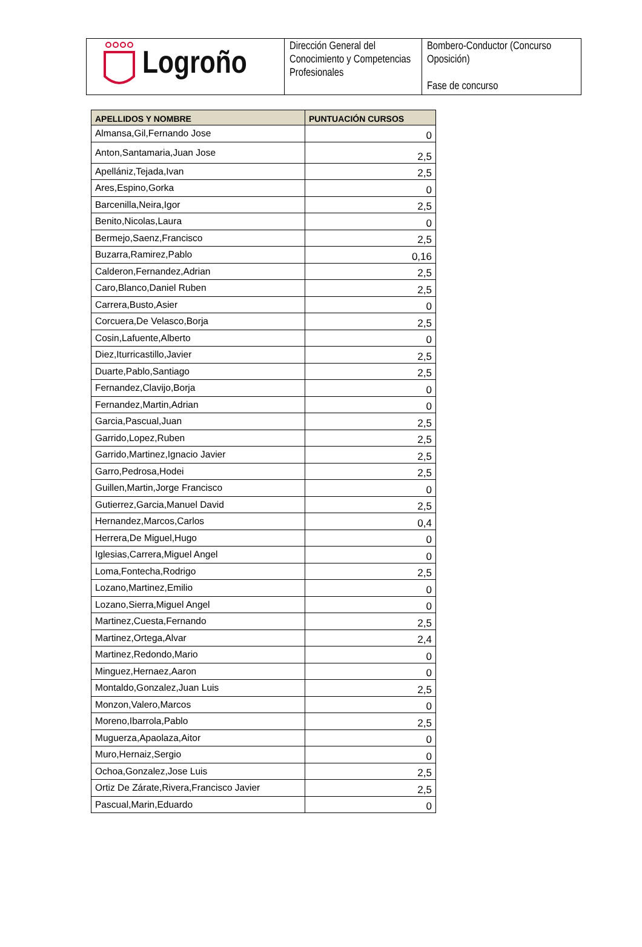| Logroño | Dirección General del Conocimiento y Competencias Profesionales | Bombero-Conductor (Concurso Oposición) Fase de concurso |
| APELLIDOS Y NOMBRE | PUNTUACIÓN CURSOS |
| --- | --- |
| Almansa,Gil,Fernando Jose | 0 |
| Anton,Santamaria,Juan Jose | 2,5 |
| Apellániz,Tejada,Ivan | 2,5 |
| Ares,Espino,Gorka | 0 |
| Barcenilla,Neira,Igor | 2,5 |
| Benito,Nicolas,Laura | 0 |
| Bermejo,Saenz,Francisco | 2,5 |
| Buzarra,Ramirez,Pablo | 0,16 |
| Calderon,Fernandez,Adrian | 2,5 |
| Caro,Blanco,Daniel Ruben | 2,5 |
| Carrera,Busto,Asier | 0 |
| Corcuera,De Velasco,Borja | 2,5 |
| Cosin,Lafuente,Alberto | 0 |
| Diez,Iturricastillo,Javier | 2,5 |
| Duarte,Pablo,Santiago | 2,5 |
| Fernandez,Clavijo,Borja | 0 |
| Fernandez,Martin,Adrian | 0 |
| Garcia,Pascual,Juan | 2,5 |
| Garrido,Lopez,Ruben | 2,5 |
| Garrido,Martinez,Ignacio Javier | 2,5 |
| Garro,Pedrosa,Hodei | 2,5 |
| Guillen,Martin,Jorge Francisco | 0 |
| Gutierrez,Garcia,Manuel David | 2,5 |
| Hernandez,Marcos,Carlos | 0,4 |
| Herrera,De Miguel,Hugo | 0 |
| Iglesias,Carrera,Miguel Angel | 0 |
| Loma,Fontecha,Rodrigo | 2,5 |
| Lozano,Martinez,Emilio | 0 |
| Lozano,Sierra,Miguel Angel | 0 |
| Martinez,Cuesta,Fernando | 2,5 |
| Martinez,Ortega,Alvar | 2,4 |
| Martinez,Redondo,Mario | 0 |
| Minguez,Hernaez,Aaron | 0 |
| Montaldo,Gonzalez,Juan Luis | 2,5 |
| Monzon,Valero,Marcos | 0 |
| Moreno,Ibarrola,Pablo | 2,5 |
| Muguerza,Apaolaza,Aitor | 0 |
| Muro,Hernaiz,Sergio | 0 |
| Ochoa,Gonzalez,Jose Luis | 2,5 |
| Ortiz De Zárate,Rivera,Francisco Javier | 2,5 |
| Pascual,Marin,Eduardo | 0 |